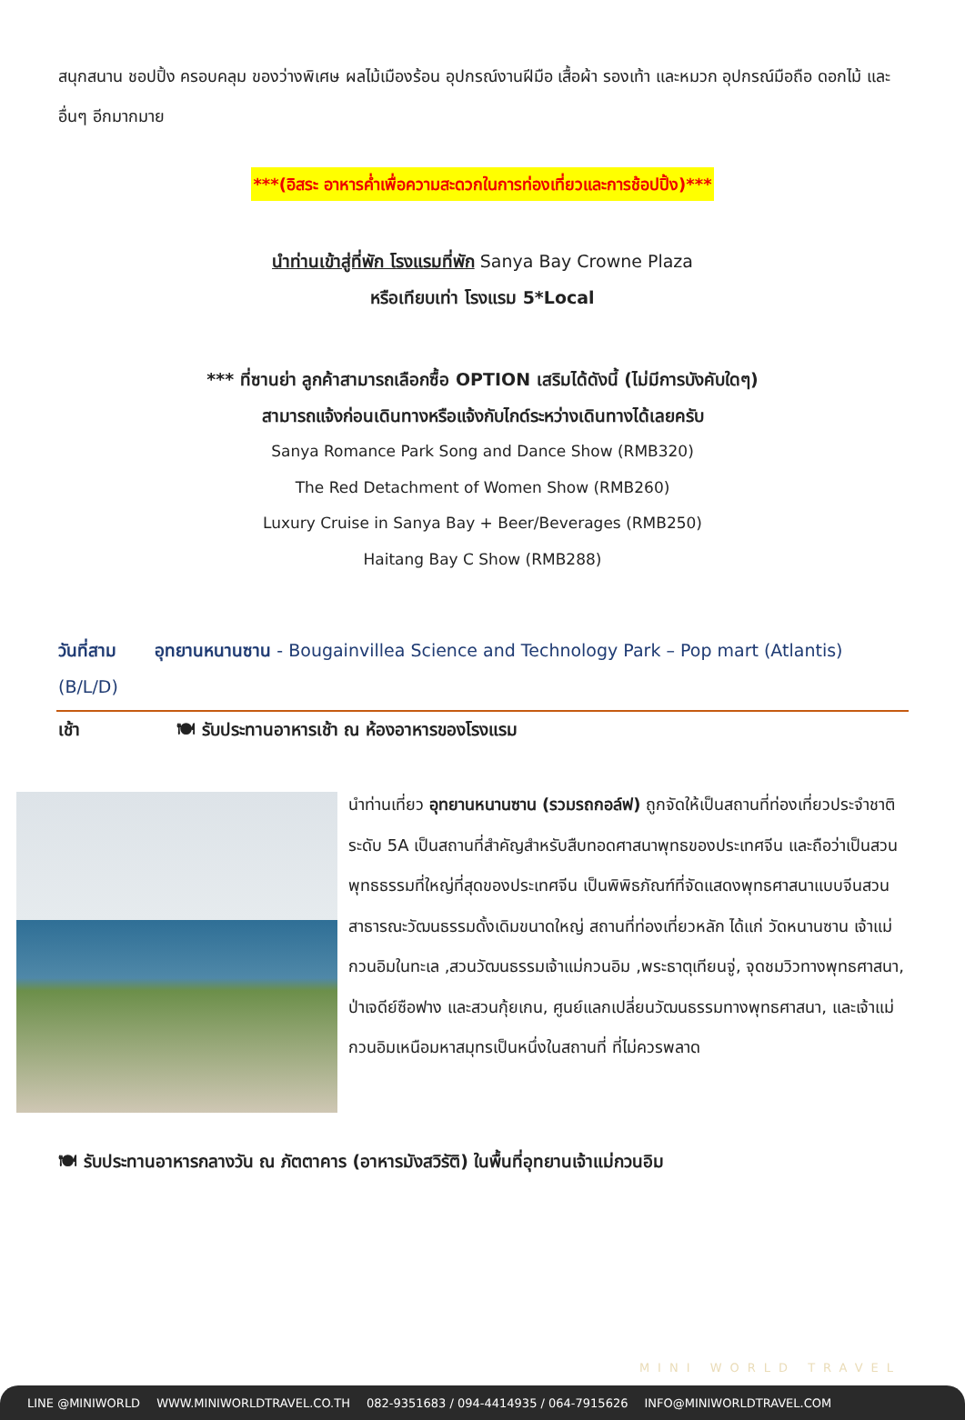สนุกสนาน ชอปปิ้ง ครอบคลุม ของว่างพิเศษ ผลไม้เมืองร้อน อุปกรณ์งานฝีมือ เสื้อผ้า รองเท้า และหมวก อุปกรณ์มือถือ ดอกไม้ และอื่นๆ อีกมากมาย
***(อิสระ อาหารค่ำเพื่อความสะดวกในการท่องเที่ยวและการช้อปปิ้ง)***
นำท่านเข้าสู่ที่พัก โรงแรมที่พัก Sanya Bay Crowne Plaza
หรือเทียบเท่า โรงแรม 5*Local
*** ที่ซานย่า ลูกค้าสามารถเลือกซื้อ OPTION เสริมได้ดังนี้ (ไม่มีการบังคับใดๆ)
สามารถแจ้งก่อนเดินทางหรือแจ้งกับไกด์ระหว่างเดินทางได้เลยครับ
Sanya Romance Park Song and Dance Show (RMB320)
The Red Detachment of Women Show (RMB260)
Luxury Cruise in Sanya Bay + Beer/Beverages (RMB250)
Haitang Bay C Show (RMB288)
วันที่สาม อุทยานหนานซาน - Bougainvillea Science and Technology Park – Pop mart (Atlantis) (B/L/D)
เช้า 🍽 รับประทานอาหารเช้า ณ ห้องอาหารของโรงแรม
นำท่านเที่ยว อุทยานหนานซาน (รวมรถกอล์ฟ) ถูกจัดให้เป็นสถานที่ท่องเที่ยวประจำชาติระดับ 5A เป็นสถานที่สำคัญสำหรับสืบทอดศาสนาพุทธของประเทศจีน และถือว่าเป็นสวนพุทธธรรมที่ใหญ่ที่สุดของประเทศจีน เป็นพิพิธภัณฑ์ที่จัดแสดงพุทธศาสนาแบบจีนสวนสาธารณะวัฒนธรรมดั้งเดิมขนาดใหญ่ สถานที่ท่องเที่ยวหลัก ได้แก่ วัดหนานซาน เจ้าแม่กวนอิมในทะเล ,สวนวัฒนธรรมเจ้าแม่กวนอิม ,พระธาตุเทียนจู่, จุดชมวิวทางพุทธศาสนา, ป่าเจดีย์ซือฟาง และสวนกุ้ยเกน, ศูนย์แลกเปลี่ยนวัฒนธรรมทางพุทธศาสนา, และเจ้าแม่กวนอิมเหนือมหาสมุทรเป็นหนึ่งในสถานที่ ที่ไม่ควรพลาด
🍽 รับประทานอาหารกลางวัน ณ ภัตตาคาร (อาหารมังสวิรัติ) ในพื้นที่อุทยานเจ้าแม่กวนอิม
MINI WORLD TRAVEL
LINE @MINIWORLD WWW.MINIWORLDTRAVEL.CO.TH 082-9351683 / 094-4414935 / 064-7915626 INFO@MINIWORLDTRAVEL.COM